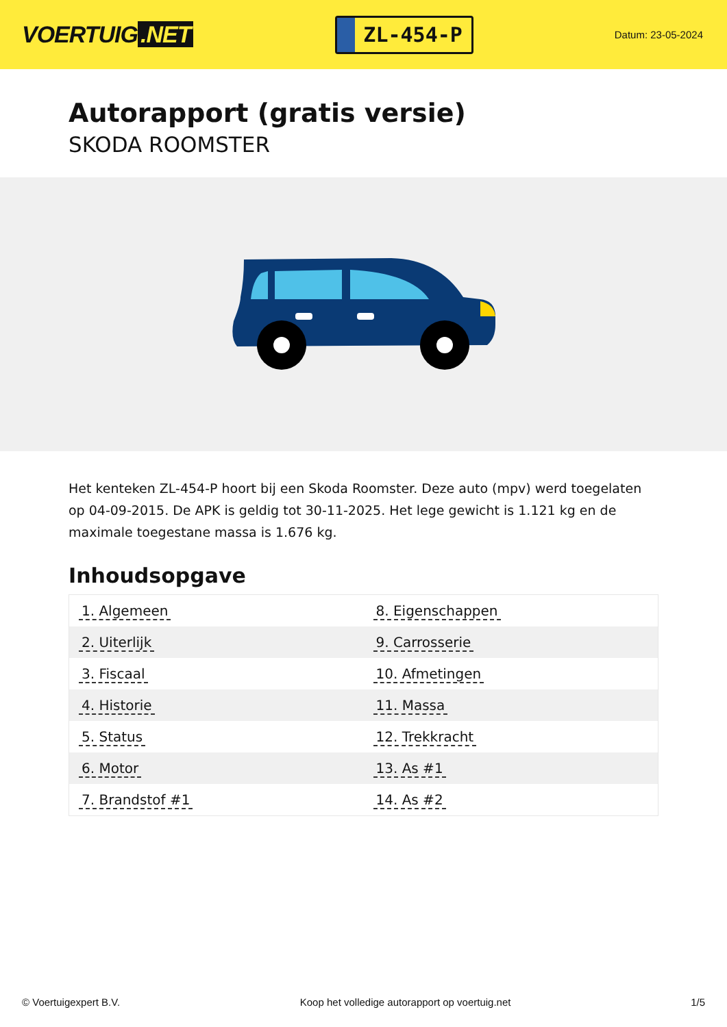VOERTUIG.NET
ZL-454-P
Datum: 23-05-2024
Autorapport (gratis versie)
SKODA ROOMSTER
Het kenteken ZL-454-P hoort bij een Skoda Roomster. Deze auto (mpv) werd toegelaten op 04-09-2015. De APK is geldig tot 30-11-2025. Het lege gewicht is 1.121 kg en de maximale toegestane massa is 1.676 kg.
Inhoudsopgave
| 1. Algemeen | 8. Eigenschappen |
| 2. Uiterlijk | 9. Carrosserie |
| 3. Fiscaal | 10. Afmetingen |
| 4. Historie | 11. Massa |
| 5. Status | 12. Trekkracht |
| 6. Motor | 13. As #1 |
| 7. Brandstof #1 | 14. As #2 |
© Voertuigexpert B.V. Koop het volledige autorapport op voertuig.net
1/5